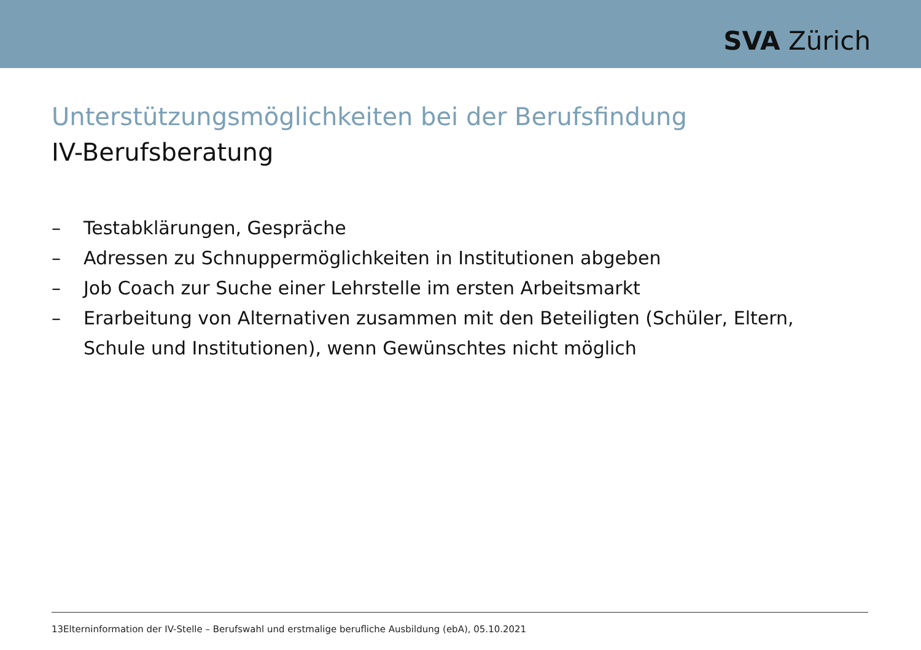SVA Zürich
Unterstützungsmöglichkeiten bei der Berufsfindung
IV-Berufsberatung
– Testabklärungen, Gespräche
– Adressen zu Schnuppermöglichkeiten in Institutionen abgeben
– Job Coach zur Suche einer Lehrstelle im ersten Arbeitsmarkt
– Erarbeitung von Alternativen zusammen mit den Beteiligten (Schüler, Eltern, Schule und Institutionen), wenn Gewünschtes nicht möglich
13Elterninformation der IV-Stelle – Berufswahl und erstmalige berufliche Ausbildung (ebA), 05.10.2021